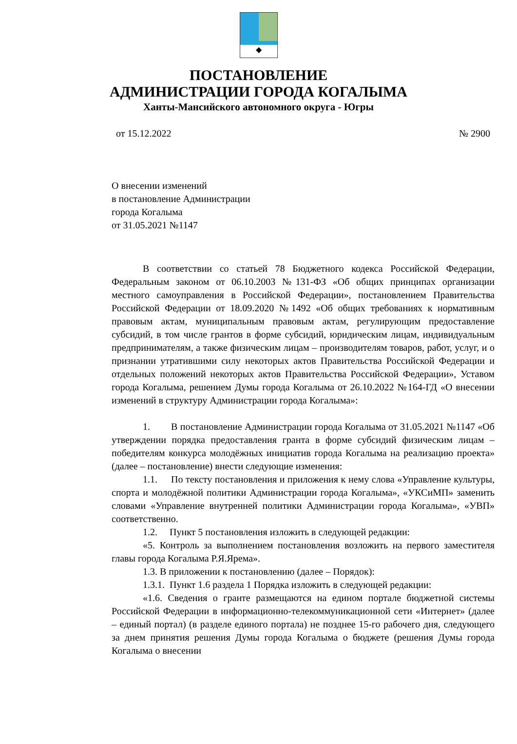◆
ПОСТАНОВЛЕНИЕ
АДМИНИСТРАЦИИ ГОРОДА КОГАЛЫМА
Ханты-Мансийского автономного округа - Югры
от 15.12.2022 № 2900
О внесении изменений
в постановление Администрации
города Когалыма
от 31.05.2021 №1147
В соответствии со статьей 78 Бюджетного кодекса Российской Федерации, Федеральным законом от 06.10.2003 №131-ФЗ «Об общих принципах организации местного самоуправления в Российской Федерации», постановлением Правительства Российской Федерации от 18.09.2020 №1492 «Об общих требованиях к нормативным правовым актам, муниципальным правовым актам, регулирующим предоставление субсидий, в том числе грантов в форме субсидий, юридическим лицам, индивидуальным предпринимателям, а также физическим лицам – производителям товаров, работ, услуг, и о признании утратившими силу некоторых актов Правительства Российской Федерации и отдельных положений некоторых актов Правительства Российской Федерации», Уставом города Когалыма, решением Думы города Когалыма от 26.10.2022 №164-ГД «О внесении изменений в структуру Администрации города Когалыма»:
1. В постановление Администрации города Когалыма от 31.05.2021 №1147 «Об утверждении порядка предоставления гранта в форме субсидий физическим лицам – победителям конкурса молодёжных инициатив города Когалыма на реализацию проекта» (далее – постановление) внести следующие изменения:
1.1. По тексту постановления и приложения к нему слова «Управление культуры, спорта и молодёжной политики Администрации города Когалыма», «УКСиМП» заменить словами «Управление внутренней политики Администрации города Когалыма», «УВП» соответственно.
1.2. Пункт 5 постановления изложить в следующей редакции:
«5. Контроль за выполнением постановления возложить на первого заместителя главы города Когалыма Р.Я.Ярема».
1.3. В приложении к постановлению (далее – Порядок):
1.3.1. Пункт 1.6 раздела 1 Порядка изложить в следующей редакции:
«1.6. Сведения о гранте размещаются на едином портале бюджетной системы Российской Федерации в информационно-телекоммуникационной сети «Интернет» (далее – единый портал) (в разделе единого портала) не позднее 15-го рабочего дня, следующего за днем принятия решения Думы города Когалыма о бюджете (решения Думы города Когалыма о внесении